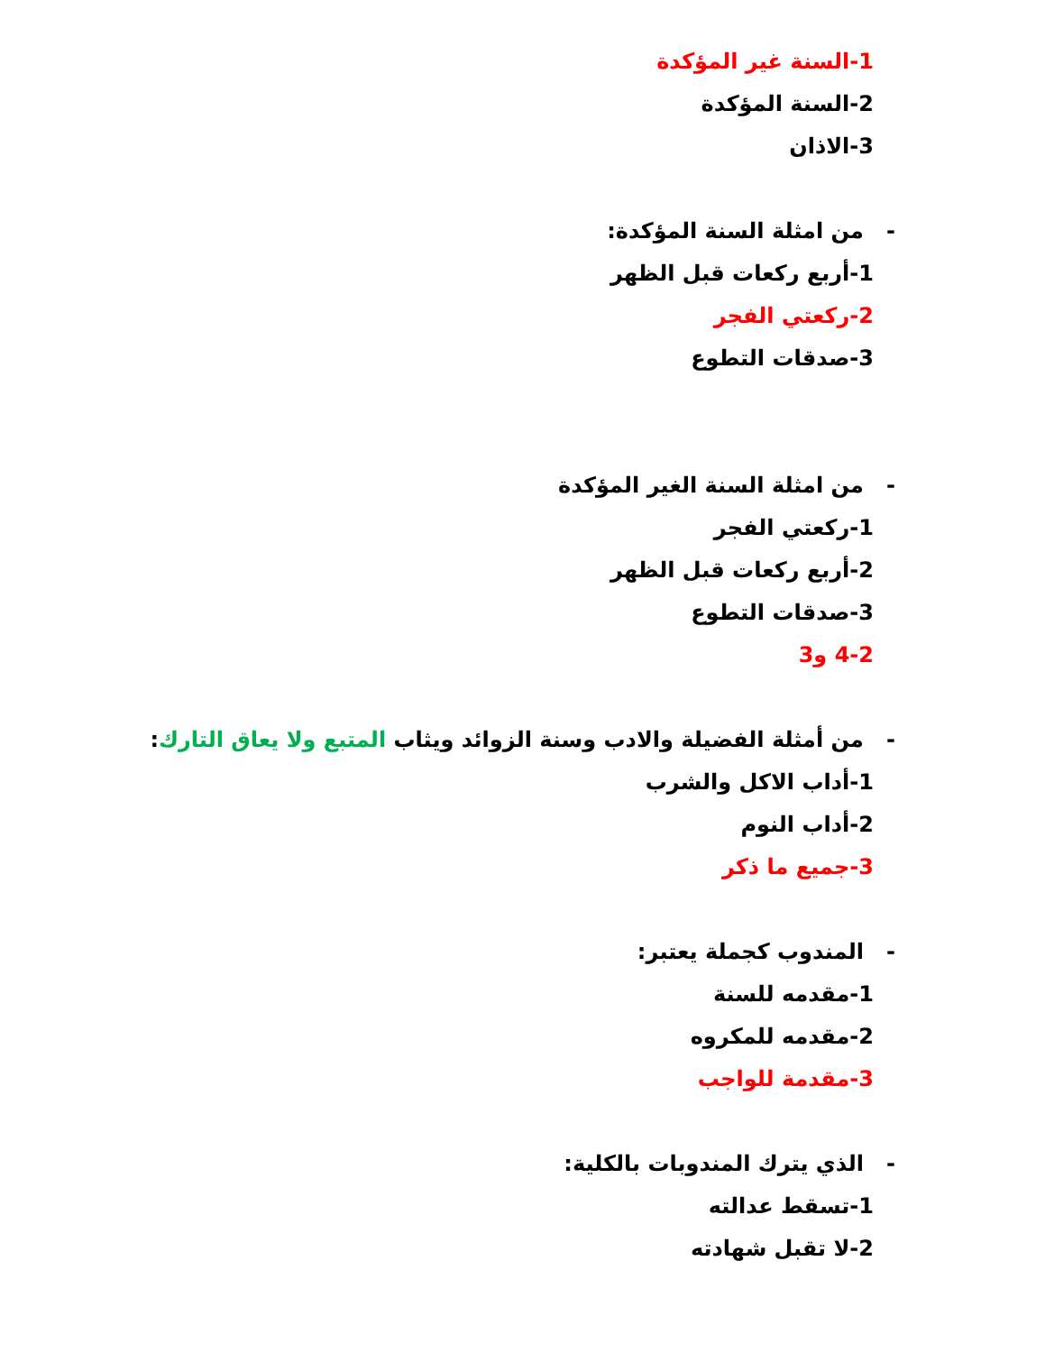1-السنة غير المؤكدة
2-السنة المؤكدة
3-الاذان
- من امثلة السنة المؤكدة:
1-أربع ركعات قبل الظهر
2-ركعتي الفجر
3-صدقات التطوع
- من امثلة السنة الغير المؤكدة
1-ركعتي الفجر
2-أربع ركعات قبل الظهر
3-صدقات التطوع
4-2 و3
- من أمثلة الفضيلة والادب وسنة الزوائد ويثاب المتبع ولا يعاق التارك:
1-أداب الاكل والشرب
2-أداب النوم
3-جميع ما ذكر
- المندوب كجملة يعتبر:
1-مقدمه للسنة
2-مقدمه للمكروه
3-مقدمة للواجب
- الذي يترك المندوبات بالكلية:
1-تسقط عدالته
2-لا تقبل شهادته